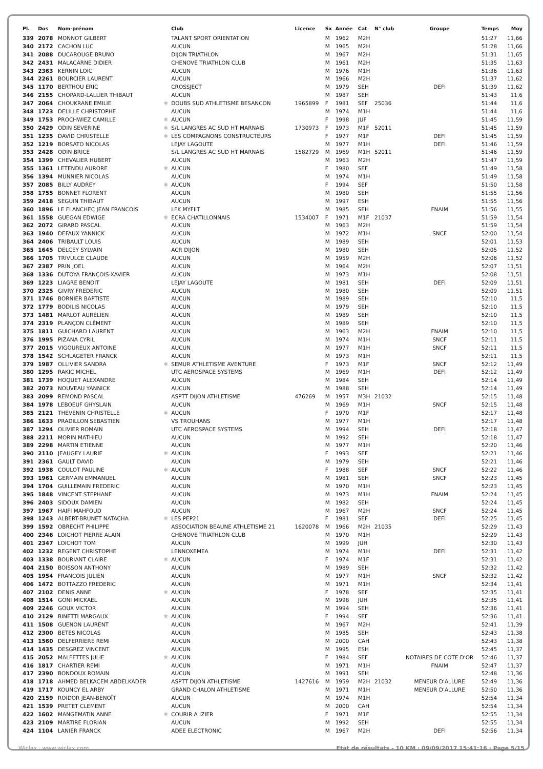| Pl. | Dos | Nom-prénom | | Club | Licence | Sx | Année | Cat | N° club | Groupe | Temps | Moy |
| --- | --- | --- | --- | --- | --- | --- | --- | --- | --- | --- | --- | --- |
| 339 | 2078 | MONNOT GILBERT | | TALANT SPORT ORIENTATION | | M | 1962 | M2H | | | 51:27 | 11,66 |
| 340 | 2172 | CACHON LUC | | AUCUN | | M | 1965 | M2H | | | 51:28 | 11,66 |
| 341 | 2088 | DUCAROUGE BRUNO | | DIJON TRIATHLON | | M | 1967 | M2H | | | 51:31 | 11,65 |
| 342 | 2431 | MALACARNE DIDIER | | CHENOVE TRIATHLON CLUB | | M | 1961 | M2H | | | 51:35 | 11,63 |
| 343 | 2363 | KERNIN LOIC | | AUCUN | | M | 1976 | M1H | | | 51:36 | 11,63 |
| 344 | 2261 | BOURCIER LAURENT | | AUCUN | | M | 1966 | M2H | | | 51:37 | 11,62 |
| 345 | 1170 | BERTHOU ERIC | | CROSSJECT | | M | 1979 | SEH | | DEFI | 51:39 | 11,62 |
| 346 | 2155 | CHOPARD-LALLIER THIBAUT | | AUCUN | | M | 1987 | SEH | | | 51:43 | 11,6 |
| 347 | 2064 | CHOUKRANE EMILIE | ✱ | DOUBS SUD ATHLETISME BESANCON | 1965899 | F | 1981 | SEF | 25036 | | 51:44 | 11,6 |
| 348 | 1723 | DELILLE CHRISTOPHE | | AUCUN | | M | 1974 | M1H | | | 51:44 | 11,6 |
| 349 | 1753 | PROCHWIEZ CAMILLE | ✱ | AUCUN | | F | 1998 | JUF | | | 51:45 | 11,59 |
| 350 | 2429 | ODIN SEVERINE | ✱ | S/L LANGRES AC SUD HT MARNAIS | 1730973 | F | 1973 | M1F | 52011 | | 51:45 | 11,59 |
| 351 | 1235 | DAVID CHRISTELLE | ✱ | LES COMPAGNONS CONSTRUCTEURS | | F | 1977 | M1F | | DEFI | 51:45 | 11,59 |
| 352 | 1219 | BORSATO NICOLAS | | LEJAY LAGOUTE | | M | 1977 | M1H | | DEFI | 51:46 | 11,59 |
| 353 | 2428 | ODIN BRICE | | S/L LANGRES AC SUD HT MARNAIS | 1582729 | M | 1969 | M1H | 52011 | | 51:46 | 11,59 |
| 354 | 1399 | CHEVALIER HUBERT | | AUCUN | | M | 1963 | M2H | | | 51:47 | 11,59 |
| 355 | 1361 | LETENDU AURORE | ✱ | AUCUN | | F | 1980 | SEF | | | 51:49 | 11,58 |
| 356 | 1394 | MUNNIER NICOLAS | | AUCUN | | M | 1974 | M1H | | | 51:49 | 11,58 |
| 357 | 2085 | BILLY AUDREY | ✱ | AUCUN | | F | 1994 | SEF | | | 51:50 | 11,58 |
| 358 | 1755 | BONNET FLORENT | | AUCUN | | M | 1980 | SEH | | | 51:55 | 11,56 |
| 359 | 2418 | SEGUIN THIBAUT | | AUCUN | | M | 1997 | ESH | | | 51:55 | 11,56 |
| 360 | 1896 | LE FLANCHEC JEAN FRANCOIS | | LFK MYFIIT | | M | 1985 | SEH | | FNAIM | 51:56 | 11,55 |
| 361 | 1558 | GUEGAN EDWIGE | ✱ | ECRA CHATILLONNAIS | 1534007 | F | 1971 | M1F | 21037 | | 51:59 | 11,54 |
| 362 | 2072 | GIRARD PASCAL | | AUCUN | | M | 1963 | M2H | | | 51:59 | 11,54 |
| 363 | 1940 | DEFAUX YANNICK | | AUCUN | | M | 1972 | M1H | | SNCF | 52:00 | 11,54 |
| 364 | 2406 | TRIBAULT LOUIS | | AUCUN | | M | 1989 | SEH | | | 52:01 | 11,53 |
| 365 | 1645 | DELCEY SYLVAIN | | ACR DIJON | | M | 1980 | SEH | | | 52:05 | 11,52 |
| 366 | 1705 | TRIVULCE CLAUDE | | AUCUN | | M | 1959 | M2H | | | 52:06 | 11,52 |
| 367 | 2387 | PRIN JOEL | | AUCUN | | M | 1964 | M2H | | | 52:07 | 11,51 |
| 368 | 1336 | DUTOYA FRANÇOIS-XAVIER | | AUCUN | | M | 1973 | M1H | | | 52:08 | 11,51 |
| 369 | 1223 | LIAGRE BENOIT | | LEJAY LAGOUTE | | M | 1981 | SEH | | DEFI | 52:09 | 11,51 |
| 370 | 2325 | GIVRY FREDERIC | | AUCUN | | M | 1980 | SEH | | | 52:09 | 11,51 |
| 371 | 1746 | BORNIER BAPTISTE | | AUCUN | | M | 1989 | SEH | | | 52:10 | 11,5 |
| 372 | 1779 | BODILIS NICOLAS | | AUCUN | | M | 1979 | SEH | | | 52:10 | 11,5 |
| 373 | 1481 | MARLOT AURÉLIEN | | AUCUN | | M | 1989 | SEH | | | 52:10 | 11,5 |
| 374 | 2319 | PLANÇON CLÉMENT | | AUCUN | | M | 1989 | SEH | | | 52:10 | 11,5 |
| 375 | 1811 | GUICHARD LAURENT | | AUCUN | | M | 1963 | M2H | | FNAIM | 52:10 | 11,5 |
| 376 | 1995 | PIZANA CYRIL | | AUCUN | | M | 1974 | M1H | | SNCF | 52:11 | 11,5 |
| 377 | 2015 | VIGOUREUX ANTOINE | | AUCUN | | M | 1977 | M1H | | SNCF | 52:11 | 11,5 |
| 378 | 1542 | SCHLAGETER FRANCK | | AUCUN | | M | 1973 | M1H | | | 52:11 | 11,5 |
| 379 | 1987 | OLLIVIER SANDRA | ✱ | SEMUR ATHLETISME AVENTURE | | F | 1973 | M1F | | SNCF | 52:12 | 11,49 |
| 380 | 1295 | RAKIC MICHEL | | UTC AEROSPACE SYSTEMS | | M | 1969 | M1H | | DEFI | 52:12 | 11,49 |
| 381 | 1739 | HOQUET ALEXANDRE | | AUCUN | | M | 1984 | SEH | | | 52:14 | 11,49 |
| 382 | 2073 | NOUVEAU YANNICK | | AUCUN | | M | 1988 | SEH | | | 52:14 | 11,49 |
| 383 | 2099 | REMOND PASCAL | | ASPTT DIJON ATHLETISME | 476269 | M | 1957 | M3H | 21032 | | 52:15 | 11,48 |
| 384 | 1978 | LEBOEUF GHYSLAIN | | AUCUN | | M | 1969 | M1H | | SNCF | 52:15 | 11,48 |
| 385 | 2121 | THEVENIN CHRISTELLE | ✱ | AUCUN | | F | 1970 | M1F | | | 52:17 | 11,48 |
| 386 | 1633 | PRADILLON SEBASTIEN | | VS TROUHANS | | M | 1977 | M1H | | | 52:17 | 11,48 |
| 387 | 1294 | OLIVIER ROMAIN | | UTC AEROSPACE SYSTEMS | | M | 1994 | SEH | | DEFI | 52:18 | 11,47 |
| 388 | 2211 | MORIN MATHIEU | | AUCUN | | M | 1992 | SEH | | | 52:18 | 11,47 |
| 389 | 2298 | MARTIN ETIENNE | | AUCUN | | M | 1977 | M1H | | | 52:20 | 11,46 |
| 390 | 2110 | JEAUGEY LAURIE | ✱ | AUCUN | | F | 1993 | SEF | | | 52:21 | 11,46 |
| 391 | 2361 | GAULT DAVID | | AUCUN | | M | 1979 | SEH | | | 52:21 | 11,46 |
| 392 | 1938 | COULOT PAULINE | ✱ | AUCUN | | F | 1988 | SEF | | SNCF | 52:22 | 11,46 |
| 393 | 1961 | GERMAIN EMMANUEL | | AUCUN | | M | 1981 | SEH | | SNCF | 52:23 | 11,45 |
| 394 | 1704 | GUILLEMAIN FREDERIC | | AUCUN | | M | 1970 | M1H | | | 52:23 | 11,45 |
| 395 | 1848 | VINCENT STEPHANE | | AUCUN | | M | 1973 | M1H | | FNAIM | 52:24 | 11,45 |
| 396 | 2403 | SIDOUX DAMIEN | | AUCUN | | M | 1982 | SEH | | | 52:24 | 11,45 |
| 397 | 1967 | HAIFI MAHFOUD | | AUCUN | | M | 1967 | M2H | | SNCF | 52:24 | 11,45 |
| 398 | 1243 | ALBERT-BRUNET NATACHA | ✱ | LES PEP21 | | F | 1981 | SEF | | DEFI | 52:25 | 11,45 |
| 399 | 1592 | OBRECHT PHILIPPE | | ASSOCIATION BEAUNE ATHLETISME 21 | 1620078 | M | 1966 | M2H | 21035 | | 52:29 | 11,43 |
| 400 | 2346 | LOICHOT PIERRE ALAIN | | CHENOVE TRIATHLON CLUB | | M | 1970 | M1H | | | 52:29 | 11,43 |
| 401 | 2347 | LOICHOT TOM | | AUCUN | | M | 1999 | JUH | | | 52:30 | 11,43 |
| 402 | 1232 | REGENT CHRISTOPHE | | LENNOXEMEA | | M | 1974 | M1H | | DEFI | 52:31 | 11,42 |
| 403 | 1338 | BOURIANT CLAIRE | ✱ | AUCUN | | F | 1974 | M1F | | | 52:31 | 11,42 |
| 404 | 2150 | BOISSON ANTHONY | | AUCUN | | M | 1989 | SEH | | | 52:32 | 11,42 |
| 405 | 1954 | FRANCOIS JULIEN | | AUCUN | | M | 1977 | M1H | | SNCF | 52:32 | 11,42 |
| 406 | 1472 | BOTTAZZO FREDERIC | | AUCUN | | M | 1971 | M1H | | | 52:34 | 11,41 |
| 407 | 2102 | DENIS ANNE | ✱ | AUCUN | | F | 1978 | SEF | | | 52:35 | 11,41 |
| 408 | 1514 | GONI MICKAEL | | AUCUN | | M | 1998 | JUH | | | 52:35 | 11,41 |
| 409 | 2246 | GOUX VICTOR | | AUCUN | | M | 1994 | SEH | | | 52:36 | 11,41 |
| 410 | 2129 | BINETTI MARGAUX | ✱ | AUCUN | | F | 1994 | SEF | | | 52:36 | 11,41 |
| 411 | 1508 | GUENON LAURENT | | AUCUN | | M | 1967 | M2H | | | 52:41 | 11,39 |
| 412 | 2300 | BETES NICOLAS | | AUCUN | | M | 1985 | SEH | | | 52:43 | 11,38 |
| 413 | 1560 | DELFERRIERE REMI | | AUCUN | | M | 2000 | CAH | | | 52:43 | 11,38 |
| 414 | 1435 | DESGREZ VINCENT | | AUCUN | | M | 1995 | ESH | | | 52:45 | 11,37 |
| 415 | 2052 | MALFETTES JULIE | ✱ | AUCUN | | F | 1984 | SEF | | NOTAIRES DE COTE D'OR | 52:46 | 11,37 |
| 416 | 1817 | CHARTIER REMI | | AUCUN | | M | 1971 | M1H | | FNAIM | 52:47 | 11,37 |
| 417 | 2390 | BONDOUX ROMAIN | | AUCUN | | M | 1991 | SEH | | | 52:48 | 11,36 |
| 418 | 1718 | AHMED BELKACEM ABDELKADER | | ASPTT DIJON ATHLETISME | 1427616 | M | 1959 | M2H | 21032 | MENEUR D'ALLURE | 52:49 | 11,36 |
| 419 | 1717 | KOUNCY EL ARBY | | GRAND CHALON ATHLETISME | | M | 1971 | M1H | | MENEUR D'ALLURE | 52:50 | 11,36 |
| 420 | 2159 | ROIDOR JEAN-BENOÎT | | AUCUN | | M | 1974 | M1H | | | 52:54 | 11,34 |
| 421 | 1539 | PRETET CLEMENT | | AUCUN | | M | 2000 | CAH | | | 52:54 | 11,34 |
| 422 | 1602 | MANGEMATIN ANNE | ✱ | COURIR A IZIER | | F | 1971 | M1F | | | 52:55 | 11,34 |
| 423 | 2109 | MARTIRE FLORIAN | | AUCUN | | M | 1992 | SEH | | | 52:55 | 11,34 |
| 424 | 1104 | LANIER FRANCK | | ADEE ELECTRONIC | | M | 1967 | M2H | | DEFI | 52:56 | 11,34 |
Wiclax · www.wiclax.com Etat de résultats - 10 KM · 09/09/2017 15:41:16 · Page 5/15